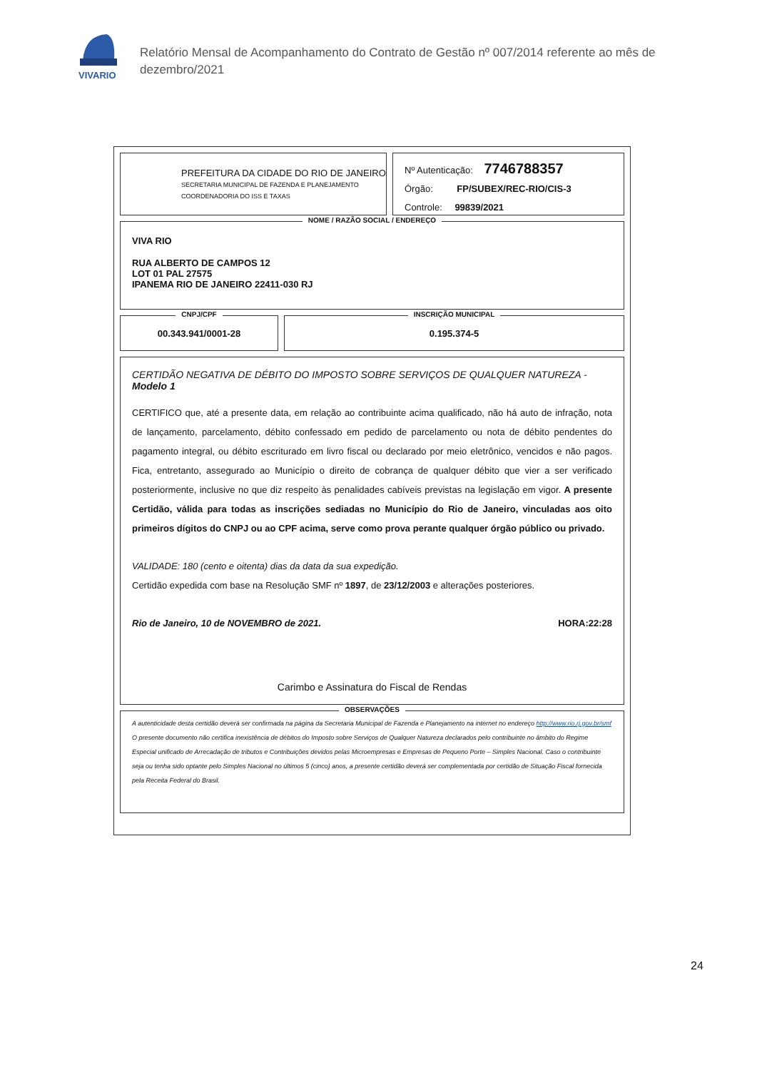VIVARIO
Relatório Mensal de Acompanhamento do Contrato de Gestão nº 007/2014 referente ao mês de
dezembro/2021
PREFEITURA DA CIDADE DO RIO DE JANEIRO
SECRETARIA MUNICIPAL DE FAZENDA E PLANEJAMENTO
COORDENADORIA DO ISS E TAXAS
Nº Autenticação: 7746788357
Órgão: FP/SUBEX/REC-RIO/CIS-3
Controle: 99839/2021
NOME / RAZÃO SOCIAL / ENDEREÇO
VIVA RIO
RUA ALBERTO DE CAMPOS 12
LOT 01 PAL 27575
IPANEMA RIO DE JANEIRO 22411-030 RJ
CNPJ/CPF
00.343.941/0001-28
INSCRIÇÃO MUNICIPAL
0.195.374-5
CERTIDÃO NEGATIVA DE DÉBITO DO IMPOSTO SOBRE SERVIÇOS DE QUALQUER NATUREZA - Modelo 1
CERTIFICO que, até a presente data, em relação ao contribuinte acima qualificado, não há auto de infração, nota de lançamento, parcelamento, débito confessado em pedido de parcelamento ou nota de débito pendentes do pagamento integral, ou débito escriturado em livro fiscal ou declarado por meio eletrônico, vencidos e não pagos. Fica, entretanto, assegurado ao Município o direito de cobrança de qualquer débito que vier a ser verificado posteriormente, inclusive no que diz respeito às penalidades cabíveis previstas na legislação em vigor. A presente Certidão, válida para todas as inscrições sediadas no Município do Rio de Janeiro, vinculadas aos oito primeiros dígitos do CNPJ ou ao CPF acima, serve como prova perante qualquer órgão público ou privado.
VALIDADE: 180 (cento e oitenta) dias da data da sua expedição.
Certidão expedida com base na Resolução SMF nº 1897, de 23/12/2003 e alterações posteriores.
Rio de Janeiro, 10 de NOVEMBRO de 2021. HORA:22:28
Carimbo e Assinatura do Fiscal de Rendas
OBSERVAÇÕES
A autenticidade desta certidão deverá ser confirmada na página da Secretaria Municipal de Fazenda e Planejamento na internet no endereço http://www.rio.rj.gov.br/smf
O presente documento não certifica inexistência de débitos do Imposto sobre Serviços de Qualquer Natureza declarados pelo contribuinte no âmbito do Regime Especial unificado de Arrecadação de tributos e Contribuições devidos pelas Microempresas e Empresas de Pequeno Porte – Simples Nacional. Caso o contribuinte seja ou tenha sido optante pelo Simples Nacional no últimos 5 (cinco) anos, a presente certidão deverá ser complementada por certidão de Situação Fiscal fornecida pela Receita Federal do Brasil.
24